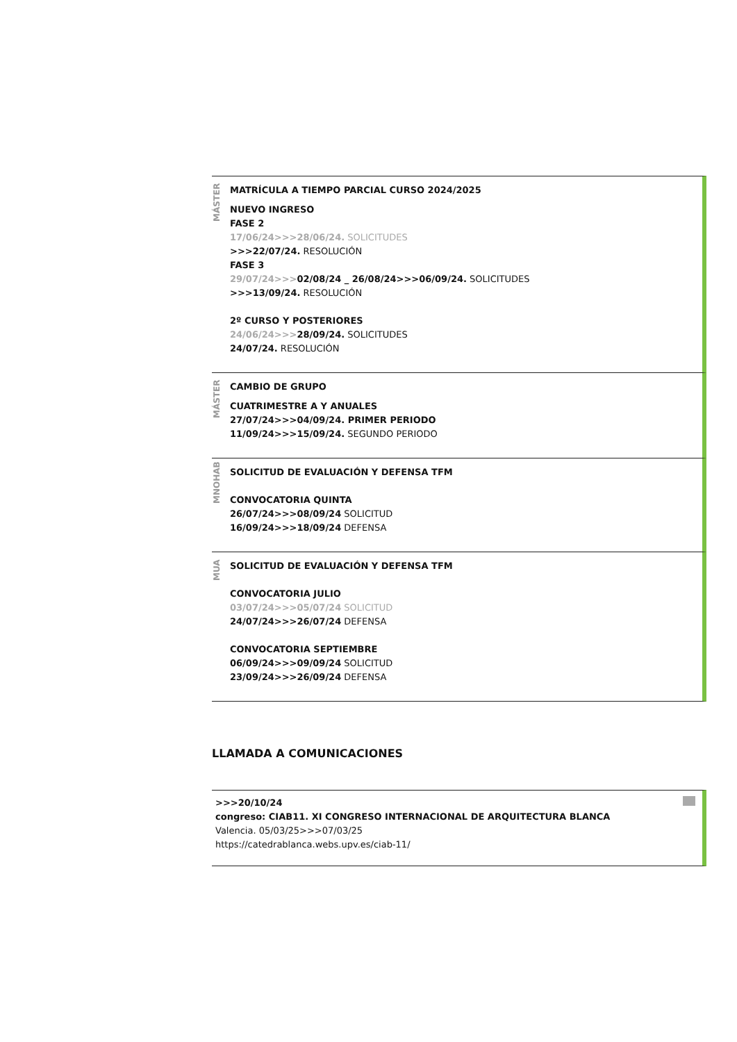MÁSTER
MATRÍCULA A TIEMPO PARCIAL CURSO 2024/2025
NUEVO INGRESO
FASE 2
17/06/24>>>28/06/24. SOLICITUDES
>>>22/07/24. RESOLUCIÓN
FASE 3
29/07/24>>>02/08/24 _ 26/08/24>>>06/09/24. SOLICITUDES
>>>13/09/24. RESOLUCIÓN
2º CURSO Y POSTERIORES
24/06/24>>>28/09/24. SOLICITUDES
24/07/24. RESOLUCIÓN
MÁSTER
CAMBIO DE GRUPO
CUATRIMESTRE A Y ANUALES
27/07/24>>>04/09/24. PRIMER PERIODO
11/09/24>>>15/09/24. SEGUNDO PERIODO
MNOHAB
SOLICITUD DE EVALUACIÓN Y DEFENSA TFM
CONVOCATORIA QUINTA
26/07/24>>>08/09/24 SOLICITUD
16/09/24>>>18/09/24 DEFENSA
MUA
SOLICITUD DE EVALUACIÓN Y DEFENSA TFM
CONVOCATORIA JULIO
03/07/24>>>05/07/24 SOLICITUD
24/07/24>>>26/07/24 DEFENSA
CONVOCATORIA SEPTIEMBRE
06/09/24>>>09/09/24 SOLICITUD
23/09/24>>>26/09/24 DEFENSA
LLAMADA A COMUNICACIONES
>>>20/10/24
congreso: CIAB11. XI CONGRESO INTERNACIONAL DE ARQUITECTURA BLANCA
Valencia. 05/03/25>>>07/03/25
https://catedrablanca.webs.upv.es/ciab-11/